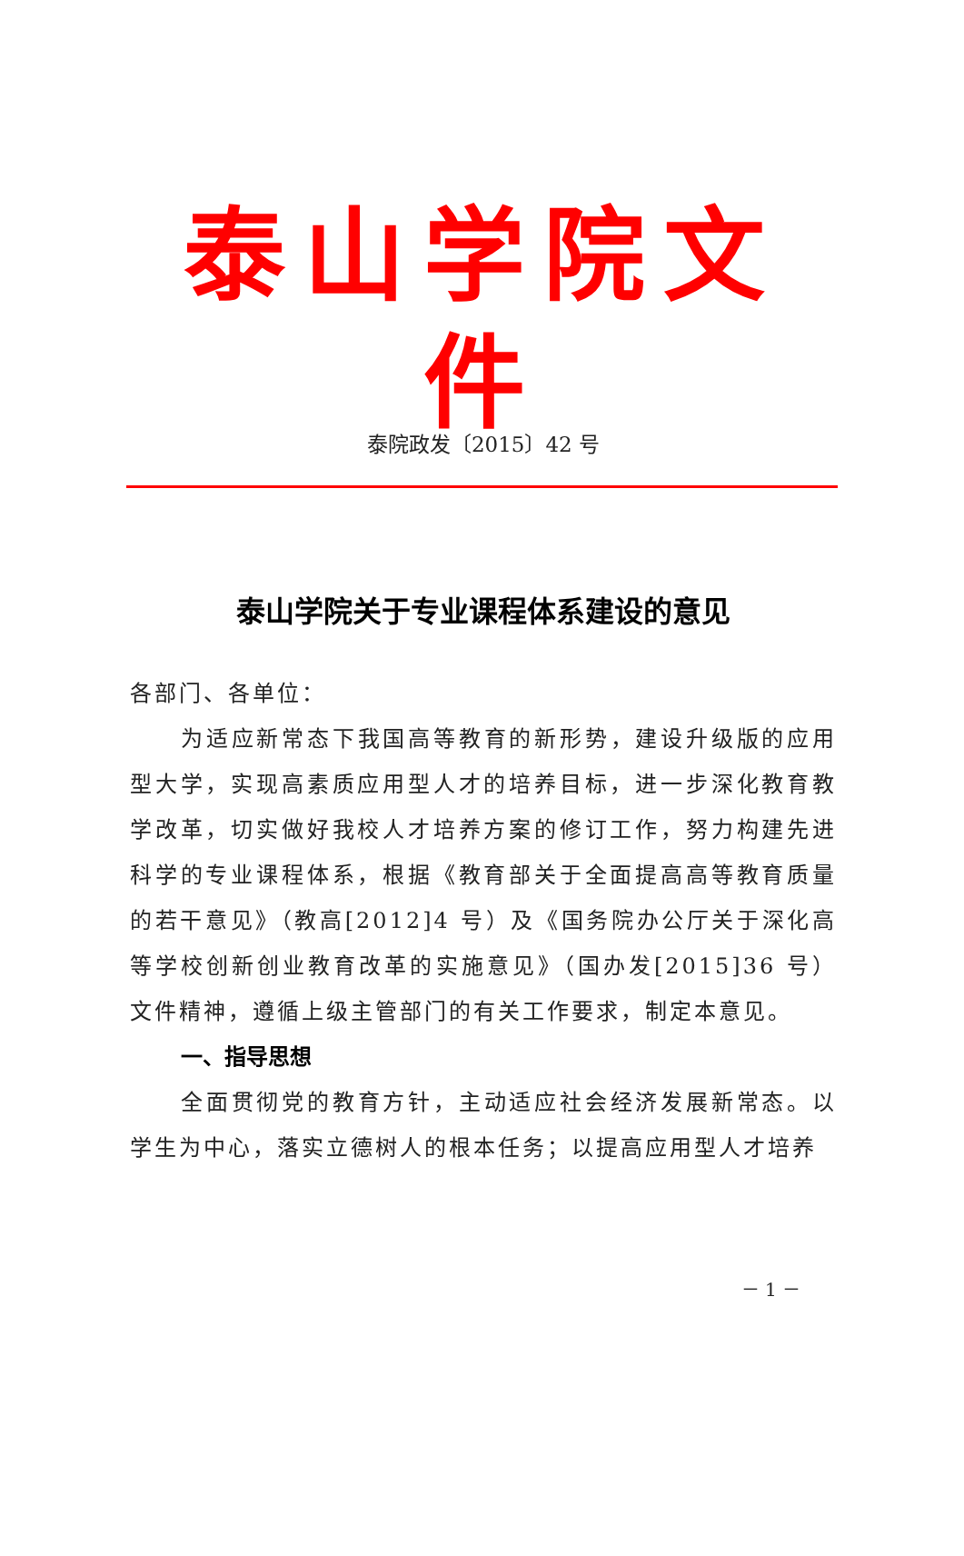泰山学院文件
泰院政发〔2015〕42 号
泰山学院关于专业课程体系建设的意见
各部门、各单位：
为适应新常态下我国高等教育的新形势，建设升级版的应用型大学，实现高素质应用型人才的培养目标，进一步深化教育教学改革，切实做好我校人才培养方案的修订工作，努力构建先进科学的专业课程体系，根据《教育部关于全面提高高等教育质量的若干意见》（教高[2012]4 号）及《国务院办公厅关于深化高等学校创新创业教育改革的实施意见》（国办发[2015]36 号）文件精神，遵循上级主管部门的有关工作要求，制定本意见。
一、指导思想
全面贯彻党的教育方针，主动适应社会经济发展新常态。以学生为中心，落实立德树人的根本任务；以提高应用型人才培养
－ 1 －